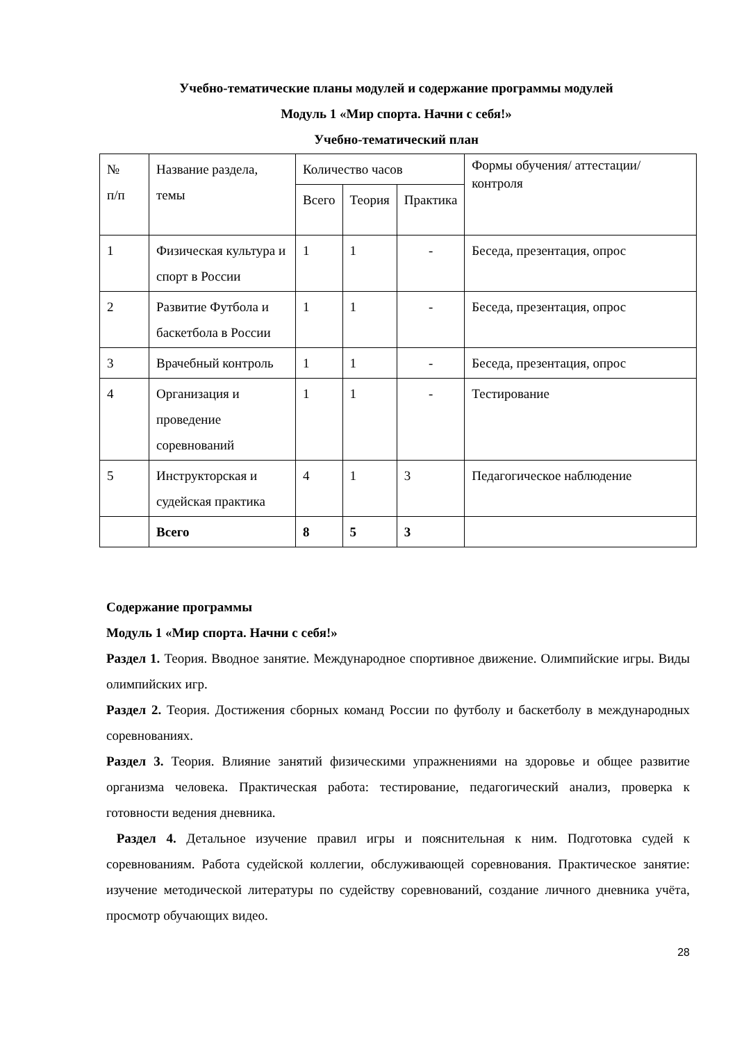Учебно-тематические планы модулей и содержание программы модулей
Модуль 1 «Мир спорта. Начни с себя!»
Учебно-тематический план
| № п/п | Название раздела, темы | Количество часов | | | Формы обучения/ аттестации/ контроля |
| | | Всего | Теория | Практика | |
| 1 | Физическая культура и спорт в России | 1 | 1 | - | Беседа, презентация, опрос |
| 2 | Развитие Футбола и баскетбола в России | 1 | 1 | - | Беседа, презентация, опрос |
| 3 | Врачебный контроль | 1 | 1 | - | Беседа, презентация, опрос |
| 4 | Организация и проведение соревнований | 1 | 1 | - | Тестирование |
| 5 | Инструкторская и судейская практика | 4 | 1 | 3 | Педагогическое наблюдение |
| | Всего | 8 | 5 | 3 | |
Содержание программы
Модуль 1 «Мир спорта. Начни с себя!»
Раздел 1. Теория. Вводное занятие. Международное спортивное движение. Олимпийские игры. Виды олимпийских игр.
Раздел 2. Теория. Достижения сборных команд России по футболу и баскетболу в международных соревнованиях.
Раздел 3. Теория. Влияние занятий физическими упражнениями на здоровье и общее развитие организма человека. Практическая работа: тестирование, педагогический анализ, проверка к готовности ведения дневника.
Раздел 4. Детальное изучение правил игры и пояснительная к ним. Подготовка судей к соревнованиям. Работа судейской коллегии, обслуживающей соревнования. Практическое занятие: изучение методической литературы по судейству соревнований, создание личного дневника учёта, просмотр обучающих видео.
28